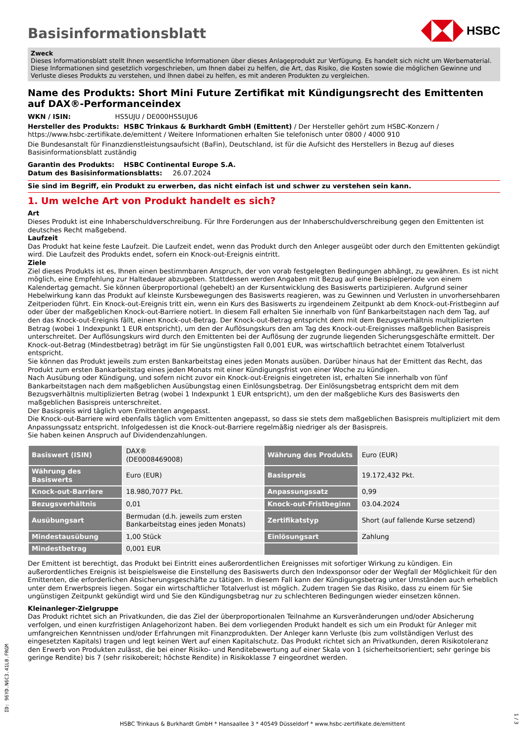Basisinformationsblatt
HSBC
Zweck
Dieses Informationsblatt stellt Ihnen wesentliche Informationen über dieses Anlageprodukt zur Verfügung. Es handelt sich nicht um Werbematerial. Diese Informationen sind gesetzlich vorgeschrieben, um Ihnen dabei zu helfen, die Art, das Risiko, die Kosten sowie die möglichen Gewinne und Verluste dieses Produkts zu verstehen, und Ihnen dabei zu helfen, es mit anderen Produkten zu vergleichen.
Name des Produkts: Short Mini Future Zertifikat mit Kündigungsrecht des Emittenten auf DAX®-Performanceindex
WKN / ISIN: HS5UJU / DE000HS5UJU6
Hersteller des Produkts: HSBC Trinkaus & Burkhardt GmbH (Emittent) / Der Hersteller gehört zum HSBC-Konzern / https://www.hsbc-zertifikate.de/emittent / Weitere Informationen erhalten Sie telefonisch unter 0800 / 4000 910
Die Bundesanstalt für Finanzdienstleistungsaufsicht (BaFin), Deutschland, ist für die Aufsicht des Herstellers in Bezug auf dieses Basisinformationsblatt zuständig
Garantin des Produkts: HSBC Continental Europe S.A.
Datum des Basisinformationsblatts: 26.07.2024
Sie sind im Begriff, ein Produkt zu erwerben, das nicht einfach ist und schwer zu verstehen sein kann.
1. Um welche Art von Produkt handelt es sich?
Art
Dieses Produkt ist eine Inhaberschuldverschreibung. Für Ihre Forderungen aus der Inhaberschuldverschreibung gegen den Emittenten ist deutsches Recht maßgebend.
Laufzeit
Das Produkt hat keine feste Laufzeit. Die Laufzeit endet, wenn das Produkt durch den Anleger ausgeübt oder durch den Emittenten gekündigt wird. Die Laufzeit des Produkts endet, sofern ein Knock-out-Ereignis eintritt.
Ziele
Ziel dieses Produkts ist es, Ihnen einen bestimmbaren Anspruch, der von vorab festgelegten Bedingungen abhängt, zu gewähren. Es ist nicht möglich, eine Empfehlung zur Haltedauer abzugeben. Stattdessen werden Angaben mit Bezug auf eine Beispielperiode von einem Kalendertag gemacht. Sie können überproportional (gehebelt) an der Kursentwicklung des Basiswerts partizipieren. Aufgrund seiner Hebelwirkung kann das Produkt auf kleinste Kursbewegungen des Basiswerts reagieren, was zu Gewinnen und Verlusten in unvorhersehbaren Zeitperioden führt. Ein Knock-out-Ereignis tritt ein, wenn ein Kurs des Basiswerts zu irgendeinem Zeitpunkt ab dem Knock-out-Fristbeginn auf oder über der maßgeblichen Knock-out-Barriere notiert. In diesem Fall erhalten Sie innerhalb von fünf Bankarbeitstagen nach dem Tag, auf den das Knock-out-Ereignis fällt, einen Knock-out-Betrag. Der Knock-out-Betrag entspricht dem mit dem Bezugsverhältnis multiplizierten Betrag (wobei 1 Indexpunkt 1 EUR entspricht), um den der Auflösungskurs den am Tag des Knock-out-Ereignisses maßgeblichen Basispreis unterschreitet. Der Auflösungskurs wird durch den Emittenten bei der Auflösung der zugrunde liegenden Sicherungsgeschäfte ermittelt. Der Knock-out-Betrag (Mindestbetrag) beträgt im für Sie ungünstigsten Fall 0,001 EUR, was wirtschaftlich betrachtet einem Totalverlust entspricht.
Sie können das Produkt jeweils zum ersten Bankarbeitstag eines jeden Monats ausüben. Darüber hinaus hat der Emittent das Recht, das Produkt zum ersten Bankarbeitstag eines jeden Monats mit einer Kündigungsfrist von einer Woche zu kündigen.
Nach Ausübung oder Kündigung, und sofern nicht zuvor ein Knock-out-Ereignis eingetreten ist, erhalten Sie innerhalb von fünf Bankarbeitstagen nach dem maßgeblichen Ausübungstag einen Einlösungsbetrag. Der Einlösungsbetrag entspricht dem mit dem Bezugsverhältnis multiplizierten Betrag (wobei 1 Indexpunkt 1 EUR entspricht), um den der maßgebliche Kurs des Basiswerts den maßgeblichen Basispreis unterschreitet.
Der Basispreis wird täglich vom Emittenten angepasst.
Die Knock-out-Barriere wird ebenfalls täglich vom Emittenten angepasst, so dass sie stets dem maßgeblichen Basispreis multipliziert mit dem Anpassungssatz entspricht. Infolgedessen ist die Knock-out-Barriere regelmäßig niedriger als der Basispreis.
Sie haben keinen Anspruch auf Dividendenzahlungen.
| Basiswert (ISIN) | DAX® (DE0008469008) | Währung des Produkts | Euro (EUR) |
| Währung des Basiswerts | Euro (EUR) | Basispreis | 19.172,432 Pkt. |
| Knock-out-Barriere | 18.980,7077 Pkt. | Anpassungssatz | 0,99 |
| Bezugsverhältnis | 0,01 | Knock-out-Fristbeginn | 03.04.2024 |
| Ausübungsart | Bermudan (d.h. jeweils zum ersten Bankarbeitstag eines jeden Monats) | Zertifikatstyp | Short (auf fallende Kurse setzend) |
| Mindestausübung | 1,00 Stück | Einlösungsart | Zahlung |
| Mindestbetrag | 0,001 EUR | | |
Der Emittent ist berechtigt, das Produkt bei Eintritt eines außerordentlichen Ereignisses mit sofortiger Wirkung zu kündigen. Ein außerordentliches Ereignis ist beispielsweise die Einstellung des Basiswerts durch den Indexsponsor oder der Wegfall der Möglichkeit für den Emittenten, die erforderlichen Absicherungsgeschäfte zu tätigen. In diesem Fall kann der Kündigungsbetrag unter Umständen auch erheblich unter dem Erwerbspreis liegen. Sogar ein wirtschaftlicher Totalverlust ist möglich. Zudem tragen Sie das Risiko, dass zu einem für Sie ungünstigen Zeitpunkt gekündigt wird und Sie den Kündigungsbetrag nur zu schlechteren Bedingungen wieder einsetzen können.
Kleinanleger-Zielgruppe
Das Produkt richtet sich an Privatkunden, die das Ziel der überproportionalen Teilnahme an Kursveränderungen und/oder Absicherung verfolgen, und einen kurzfristigen Anlagehorizont haben. Bei dem vorliegenden Produkt handelt es sich um ein Produkt für Anleger mit umfangreichen Kenntnissen und/oder Erfahrungen mit Finanzprodukten. Der Anleger kann Verluste (bis zum vollständigen Verlust des eingesetzten Kapitals) tragen und legt keinen Wert auf einen Kapitalschutz. Das Produkt richtet sich an Privatkunden, deren Risikotoleranz den Erwerb von Produkten zulässt, die bei einer Risiko- und Renditebewertung auf einer Skala von 1 (sicherheitsorientiert; sehr geringe bis geringe Rendite) bis 7 (sehr risikobereit; höchste Rendite) in Risikoklasse 7 eingeordnet werden.
ID: 96YD.N6C3.41L0.FRGM
HSBC Trinkaus & Burkhardt GmbH * Hansaallee 3 * 40549 Düsseldorf * www.hsbc-zertifikate.de/emittent
1 / 3